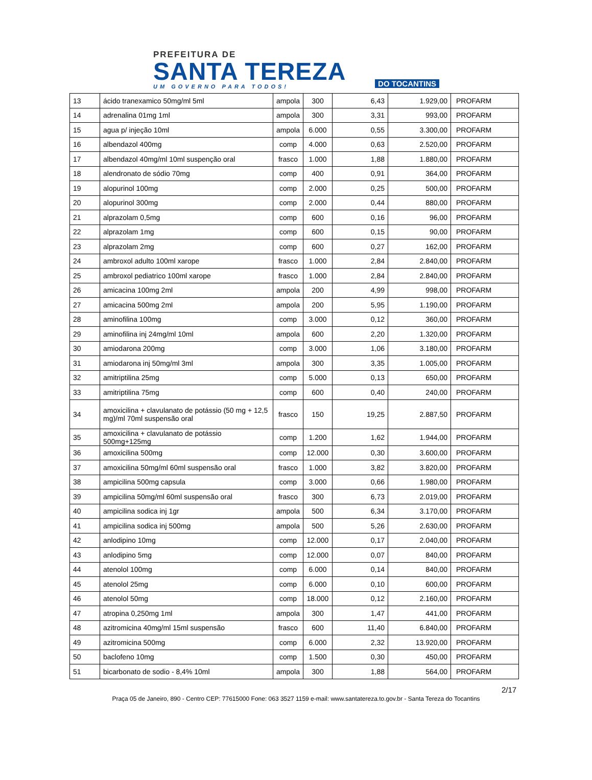PREFEITURA DE
SANTA TEREZA
UM GOVERNO PARA TODOS!
DO TOCANTINS
| 13 | ácido tranexamico 50mg/ml 5ml | ampola | 300 | 6,43 | 1.929,00 | PROFARM |
| 14 | adrenalina 01mg 1ml | ampola | 300 | 3,31 | 993,00 | PROFARM |
| 15 | agua p/ injeção 10ml | ampola | 6.000 | 0,55 | 3.300,00 | PROFARM |
| 16 | albendazol 400mg | comp | 4.000 | 0,63 | 2.520,00 | PROFARM |
| 17 | albendazol 40mg/ml 10ml suspenção oral | frasco | 1.000 | 1,88 | 1.880,00 | PROFARM |
| 18 | alendronato de sódio 70mg | comp | 400 | 0,91 | 364,00 | PROFARM |
| 19 | alopurinol 100mg | comp | 2.000 | 0,25 | 500,00 | PROFARM |
| 20 | alopurinol 300mg | comp | 2.000 | 0,44 | 880,00 | PROFARM |
| 21 | alprazolam 0,5mg | comp | 600 | 0,16 | 96,00 | PROFARM |
| 22 | alprazolam 1mg | comp | 600 | 0,15 | 90,00 | PROFARM |
| 23 | alprazolam 2mg | comp | 600 | 0,27 | 162,00 | PROFARM |
| 24 | ambroxol adulto 100ml xarope | frasco | 1.000 | 2,84 | 2.840,00 | PROFARM |
| 25 | ambroxol pediatrico 100ml xarope | frasco | 1.000 | 2,84 | 2.840,00 | PROFARM |
| 26 | amicacina 100mg 2ml | ampola | 200 | 4,99 | 998,00 | PROFARM |
| 27 | amicacina 500mg 2ml | ampola | 200 | 5,95 | 1.190,00 | PROFARM |
| 28 | aminofilina 100mg | comp | 3.000 | 0,12 | 360,00 | PROFARM |
| 29 | aminofilina inj 24mg/ml 10ml | ampola | 600 | 2,20 | 1.320,00 | PROFARM |
| 30 | amiodarona 200mg | comp | 3.000 | 1,06 | 3.180,00 | PROFARM |
| 31 | amiodarona inj 50mg/ml 3ml | ampola | 300 | 3,35 | 1.005,00 | PROFARM |
| 32 | amitriptilina 25mg | comp | 5.000 | 0,13 | 650,00 | PROFARM |
| 33 | amitriptilina 75mg | comp | 600 | 0,40 | 240,00 | PROFARM |
| 34 | amoxicilina + clavulanato de potássio (50 mg + 12,5 mg)/ml 70ml suspensão oral | frasco | 150 | 19,25 | 2.887,50 | PROFARM |
| 35 | amoxicilina + clavulanato de potássio 500mg+125mg | comp | 1.200 | 1,62 | 1.944,00 | PROFARM |
| 36 | amoxicilina 500mg | comp | 12.000 | 0,30 | 3.600,00 | PROFARM |
| 37 | amoxicilina 50mg/ml 60ml suspensão oral | frasco | 1.000 | 3,82 | 3.820,00 | PROFARM |
| 38 | ampicilina 500mg capsula | comp | 3.000 | 0,66 | 1.980,00 | PROFARM |
| 39 | ampicilina 50mg/ml 60ml suspensão oral | frasco | 300 | 6,73 | 2.019,00 | PROFARM |
| 40 | ampicilina sodica inj 1gr | ampola | 500 | 6,34 | 3.170,00 | PROFARM |
| 41 | ampicilina sodica inj 500mg | ampola | 500 | 5,26 | 2.630,00 | PROFARM |
| 42 | anlodipino 10mg | comp | 12.000 | 0,17 | 2.040,00 | PROFARM |
| 43 | anlodipino 5mg | comp | 12.000 | 0,07 | 840,00 | PROFARM |
| 44 | atenolol 100mg | comp | 6.000 | 0,14 | 840,00 | PROFARM |
| 45 | atenolol 25mg | comp | 6.000 | 0,10 | 600,00 | PROFARM |
| 46 | atenolol 50mg | comp | 18.000 | 0,12 | 2.160,00 | PROFARM |
| 47 | atropina 0,250mg 1ml | ampola | 300 | 1,47 | 441,00 | PROFARM |
| 48 | azitromicina 40mg/ml 15ml suspensão | frasco | 600 | 11,40 | 6.840,00 | PROFARM |
| 49 | azitromicina 500mg | comp | 6.000 | 2,32 | 13.920,00 | PROFARM |
| 50 | baclofeno 10mg | comp | 1.500 | 0,30 | 450,00 | PROFARM |
| 51 | bicarbonato de sodio - 8,4% 10ml | ampola | 300 | 1,88 | 564,00 | PROFARM |
2/17
Praça 05 de Janeiro, 890 - Centro CEP: 77615000 Fone: 063 3527 1159 e-mail: www.santatereza.to.gov.br - Santa Tereza do Tocantins